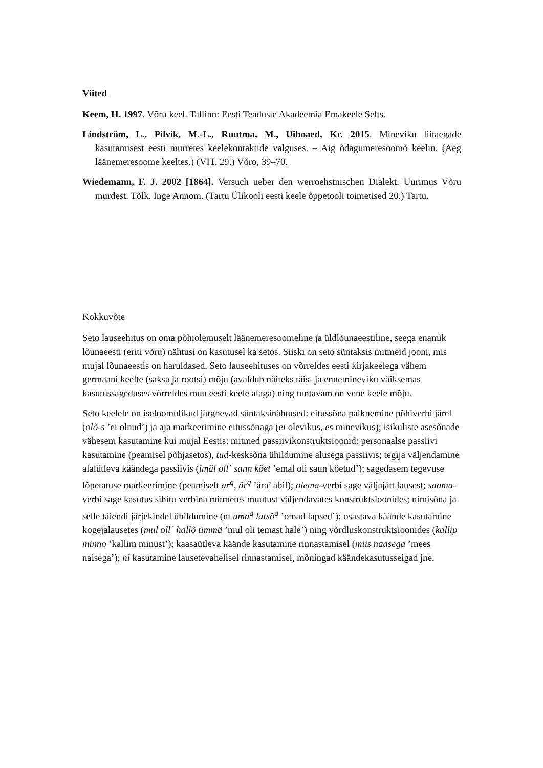Viited
Keem, H. 1997. Võru keel. Tallinn: Eesti Teaduste Akadeemia Emakeele Selts.
Lindström, L., Pilvik, M.-L., Ruutma, M., Uiboaed, Kr. 2015. Mineviku liitaegade kasutamisest eesti murretes keelekontaktide valguses. – Aig õdagumeresoomõ keelin. (Aeg läänemeresoome keeltes.) (VIT, 29.) Võro, 39–70.
Wiedemann, F. J. 2002 [1864]. Versuch ueber den werroehstnischen Dialekt. Uurimus Võru murdest. Tõlk. Inge Annom. (Tartu Ülikooli eesti keele õppetooli toimetised 20.) Tartu.
Kokkuvõte
Seto lauseehitus on oma põhiolemuselt läänemeresoomeline ja üldlõunaeestiline, seega enamik lõunaeesti (eriti võru) nähtusi on kasutusel ka setos. Siiski on seto süntaksis mitmeid jooni, mis mujal lõunaeestis on haruldased. Seto lauseehituses on võrreldes eesti kirjakeelega vähem germaani keelte (saksa ja rootsi) mõju (avaldub näiteks täis- ja ennemineviku väiksemas kasutussageduses võrreldes muu eesti keele alaga) ning tuntavam on vene keele mõju.
Seto keelele on iseloomulikud järgnevad süntaksinähtused: eitussõna paiknemine põhiverbi järel (olõ-s ’ei olnud’) ja aja markeerimine eitussõnaga (ei olevikus, es minevikus); isikuliste asesõnade vähesem kasutamine kui mujal Eestis; mitmed passiivikonstruktsioonid: personaalse passiivi kasutamine (peamisel põhjasetos), tud-kesksõna ühildumine alusega passiivis; tegija väljendamine alalütleva käändega passiivis (imäl oll´ sann köet ’emal oli saun köetud’); sagedasem tegevuse lõpetatuse markeerimine (peamiselt ar<sup>q</sup>, är<sup>q</sup> ’ära’ abil); olema-verbi sage väljajätt lausest; saama-verbi sage kasutus sihitu verbina mitmetes muutust väljendavates konstruktsioonides; nimisõna ja selle täiendi järjekindel ühildumine (nt uma<sup>q</sup> latsõ<sup>q</sup> ’omad lapsed’); osastava käände kasutamine kogejalausetes (mul oll´ hallõ timmä ’mul oli temast hale’) ning võrdluskonstruktsioonides (kallip minno ’kallim minust’); kaasaütleva käände kasutamine rinnastamisel (miis naasega ’mees naisega’); ni kasutamine lausetevahelisel rinnastamisel, mõningad käändekasutusseigad jne.